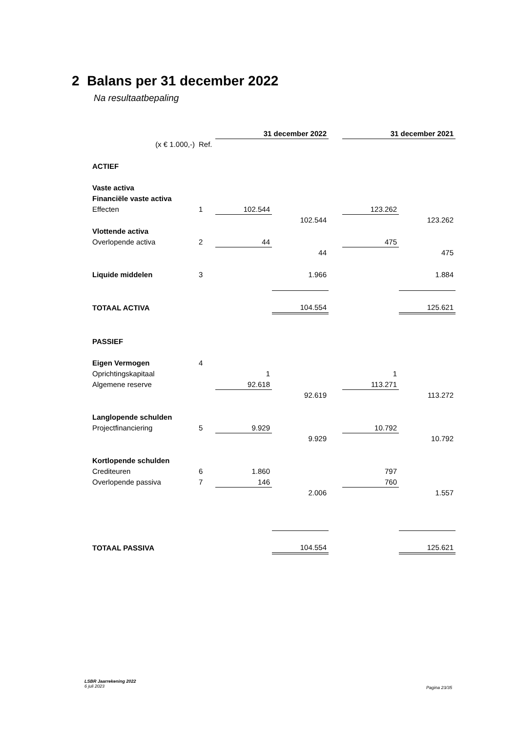2 Balans per 31 december 2022
Na resultaatbepaling
| | | 31 december 2022 | | | 31 december 2021 | |
| (x € 1.000,-) | Ref. | | | | | |
| ACTIEF | | | | | | |
| Vaste activa | | | | | | |
| Financiële vaste activa | | | | | | |
| Effecten | 1 | 102.544 | | | 123.262 | |
| | | | 102.544 | | | 123.262 |
| Vlottende activa | | | | | | |
| Overlopende activa | 2 | 44 | | | 475 | |
| | | | 44 | | | 475 |
| Liquide middelen | 3 | | 1.966 | | | 1.884 |
| TOTAAL ACTIVA | | | 104.554 | | | 125.621 |
| PASSIEF | | | | | | |
| Eigen Vermogen | 4 | | | | | |
| Oprichtingskapitaal | | 1 | | | 1 | |
| Algemene reserve | | 92.618 | | | 113.271 | |
| | | | 92.619 | | | 113.272 |
| Langlopende schulden | | | | | | |
| Projectfinanciering | 5 | 9.929 | | | 10.792 | |
| | | | 9.929 | | | 10.792 |
| Kortlopende schulden | | | | | | |
| Crediteuren | 6 | 1.860 | | | 797 | |
| Overlopende passiva | 7 | 146 | | | 760 | |
| | | | 2.006 | | | 1.557 |
| TOTAAL PASSIVA | | | 104.554 | | | 125.621 |
LSBR Jaarrekening 2022
6 juli 2023
Pagina 23/35